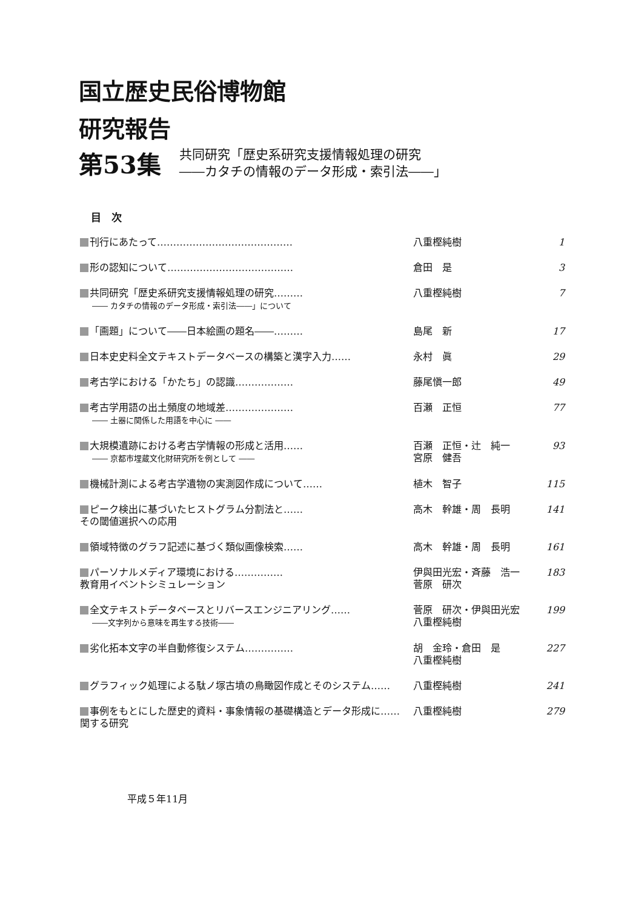国立歴史民俗博物館
研究報告
第53集
共同研究「歴史系研究支援情報処理の研究
――カタチの情報のデータ形成・索引法――」
目　次
刊行にあたって…………………………………… 八重樫純樹 1
形の認知について………………………………… 倉田　是 3
共同研究「歴史系研究支援情報処理の研究………
―― カタチの情報のデータ形成・索引法――」について
八重樫純樹 7
「画題」について――日本絵画の題名――………
島尾　新 17
日本史史料全文テキストデータベースの構築と漢字入力……
永村　眞 29
考古学における「かたち」の認識………………
藤尾愼一郎 49
考古学用語の出土頻度の地域差…………………
―― 土器に関係した用語を中心に ――
百瀬　正恒 77
大規模遺跡における考古学情報の形成と活用……
―― 京都市埋蔵文化財研究所を例として ――
百瀬　正恒・辻　純一
宮原　健吾
93
機械計測による考古学遺物の実測図作成について……
植木　智子 115
ピーク検出に基づいたヒストグラム分割法と……
その閾値選択への応用
高木　幹雄・周　長明 141
領域特徴のグラフ記述に基づく類似画像検索……
高木　幹雄・周　長明 161
パーソナルメディア環境における……………
教育用イベントシミュレーション
伊與田光宏・斉藤　浩一
菅原　研次
183
全文テキストデータベースとリバースエンジニアリング……
――文字列から意味を再生する技術――
菅原　研次・伊與田光宏
八重樫純樹
199
劣化拓本文字の半自動修復システム……………
胡　金玲・倉田　是
八重樫純樹
227
グラフィック処理による駄ノ塚古墳の鳥瞰図作成とそのシステム……
八重樫純樹 241
事例をもとにした歴史的資料・事象情報の基礎構造とデータ形成に……
関する研究
八重樫純樹 279
平成５年11月